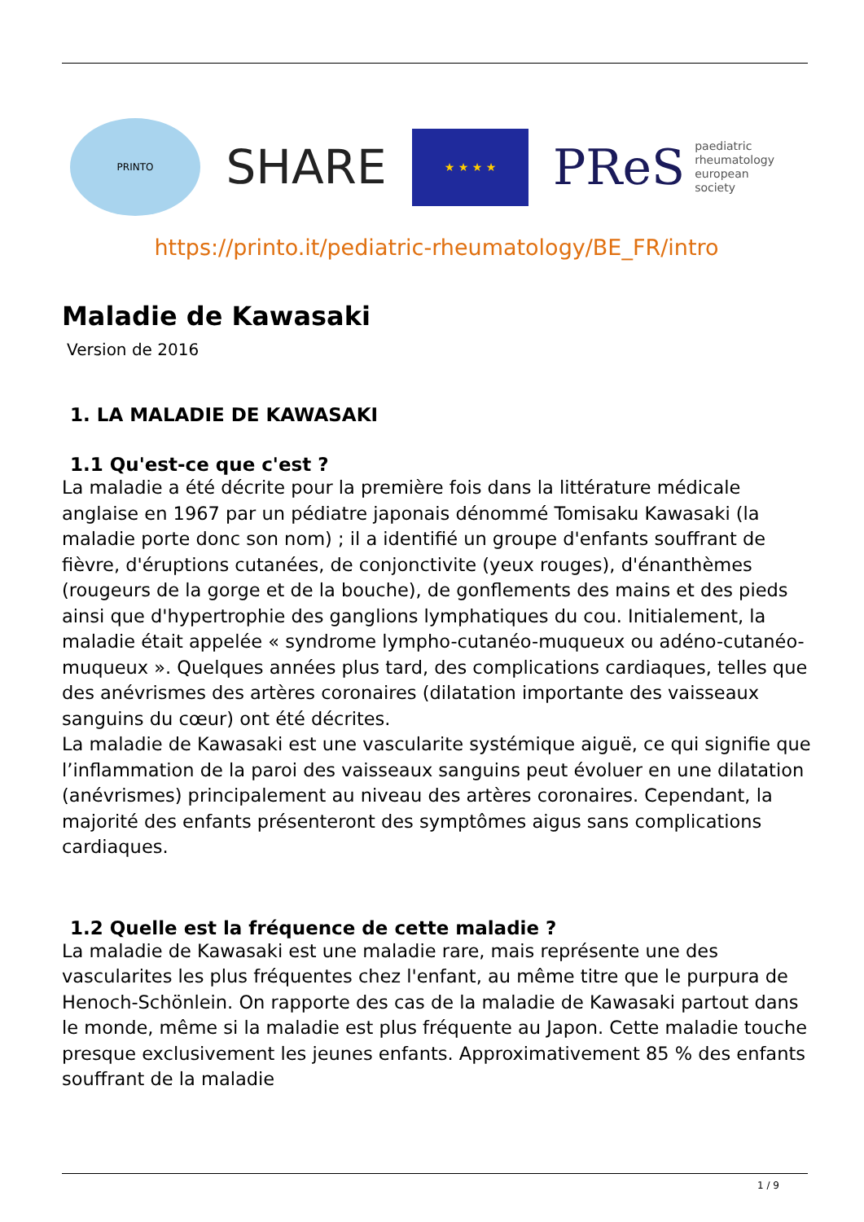PRINTO
SHARE
★ ★ ★ ★
PReS paediatric
rheumatology
european
society
https://printo.it/pediatric-rheumatology/BE_FR/intro
Maladie de Kawasaki
Version de 2016
1. LA MALADIE DE KAWASAKI
1.1 Qu'est-ce que c'est ?
La maladie a été décrite pour la première fois dans la littérature médicale anglaise en 1967 par un pédiatre japonais dénommé Tomisaku Kawasaki (la maladie porte donc son nom) ; il a identifié un groupe d'enfants souffrant de fièvre, d'éruptions cutanées, de conjonctivite (yeux rouges), d'énanthèmes (rougeurs de la gorge et de la bouche), de gonflements des mains et des pieds ainsi que d'hypertrophie des ganglions lymphatiques du cou. Initialement, la maladie était appelée « syndrome lympho-cutanéo-muqueux ou adéno-cutanéo-muqueux ». Quelques années plus tard, des complications cardiaques, telles que des anévrismes des artères coronaires (dilatation importante des vaisseaux sanguins du cœur) ont été décrites.
La maladie de Kawasaki est une vascularite systémique aiguë, ce qui signifie que l’inflammation de la paroi des vaisseaux sanguins peut évoluer en une dilatation (anévrismes) principalement au niveau des artères coronaires. Cependant, la majorité des enfants présenteront des symptômes aigus sans complications cardiaques.
1.2 Quelle est la fréquence de cette maladie ?
La maladie de Kawasaki est une maladie rare, mais représente une des vascularites les plus fréquentes chez l'enfant, au même titre que le purpura de Henoch-Schönlein. On rapporte des cas de la maladie de Kawasaki partout dans le monde, même si la maladie est plus fréquente au Japon. Cette maladie touche presque exclusivement les jeunes enfants. Approximativement 85 % des enfants souffrant de la maladie
1 / 9